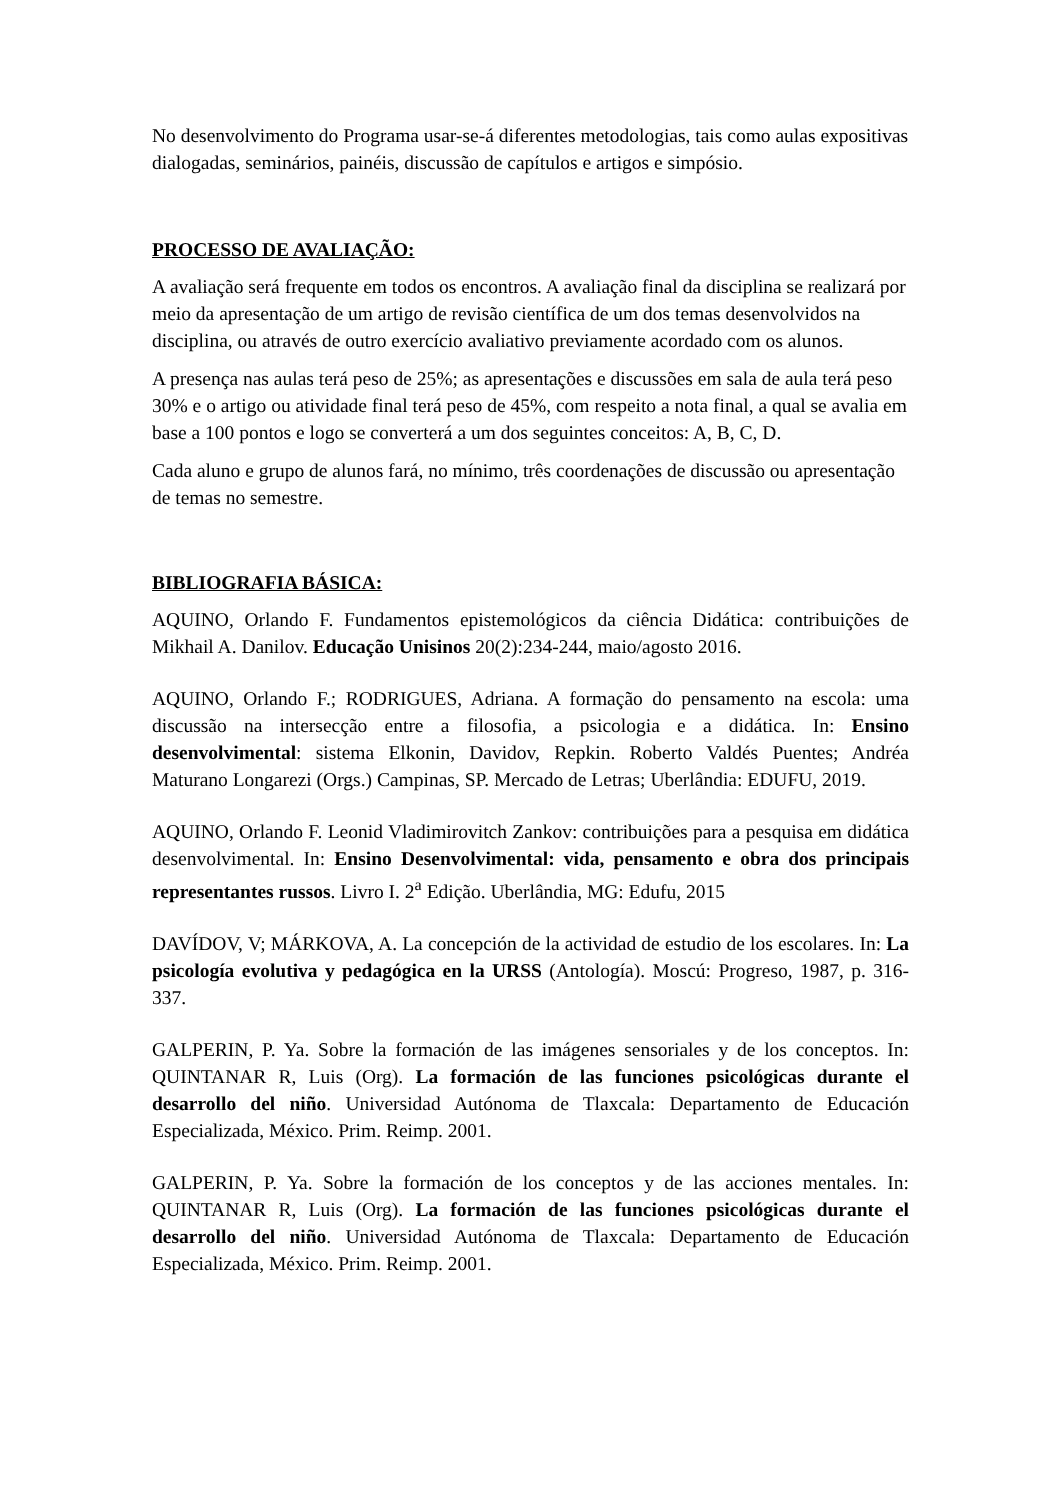No desenvolvimento do Programa usar-se-á diferentes metodologias, tais como aulas expositivas dialogadas, seminários, painéis, discussão de capítulos e artigos e simpósio.
PROCESSO DE AVALIAÇÃO:
A avaliação será frequente em todos os encontros. A avaliação final da disciplina se realizará por meio da apresentação de um artigo de revisão científica de um dos temas desenvolvidos na disciplina, ou através de outro exercício avaliativo previamente acordado com os alunos.
A presença nas aulas terá peso de 25%; as apresentações e discussões em sala de aula terá peso 30% e o artigo ou atividade final terá peso de 45%, com respeito a nota final, a qual se avalia em base a 100 pontos e logo se converterá a um dos seguintes conceitos: A, B, C, D.
Cada aluno e grupo de alunos fará, no mínimo, três coordenações de discussão ou apresentação de temas no semestre.
BIBLIOGRAFIA BÁSICA:
AQUINO, Orlando F. Fundamentos epistemológicos da ciência Didática: contribuições de Mikhail A. Danilov. Educação Unisinos 20(2):234-244, maio/agosto 2016.
AQUINO, Orlando F.; RODRIGUES, Adriana. A formação do pensamento na escola: uma discussão na intersecção entre a filosofia, a psicologia e a didática. In: Ensino desenvolvimental: sistema Elkonin, Davidov, Repkin. Roberto Valdés Puentes; Andréa Maturano Longarezi (Orgs.) Campinas, SP. Mercado de Letras; Uberlândia: EDUFU, 2019.
AQUINO, Orlando F. Leonid Vladimirovitch Zankov: contribuições para a pesquisa em didática desenvolvimental. In: Ensino Desenvolvimental: vida, pensamento e obra dos principais representantes russos. Livro I. 2<sup>a</sup> Edição. Uberlândia, MG: Edufu, 2015
DAVÍDOV, V; MÁRKOVA, A. La concepción de la actividad de estudio de los escolares. In: La psicología evolutiva y pedagógica en la URSS (Antología). Moscú: Progreso, 1987, p. 316-337.
GALPERIN, P. Ya. Sobre la formación de las imágenes sensoriales y de los conceptos. In: QUINTANAR R, Luis (Org). La formación de las funciones psicológicas durante el desarrollo del niño. Universidad Autónoma de Tlaxcala: Departamento de Educación Especializada, México. Prim. Reimp. 2001.
GALPERIN, P. Ya. Sobre la formación de los conceptos y de las acciones mentales. In: QUINTANAR R, Luis (Org). La formación de las funciones psicológicas durante el desarrollo del niño. Universidad Autónoma de Tlaxcala: Departamento de Educación Especializada, México. Prim. Reimp. 2001.